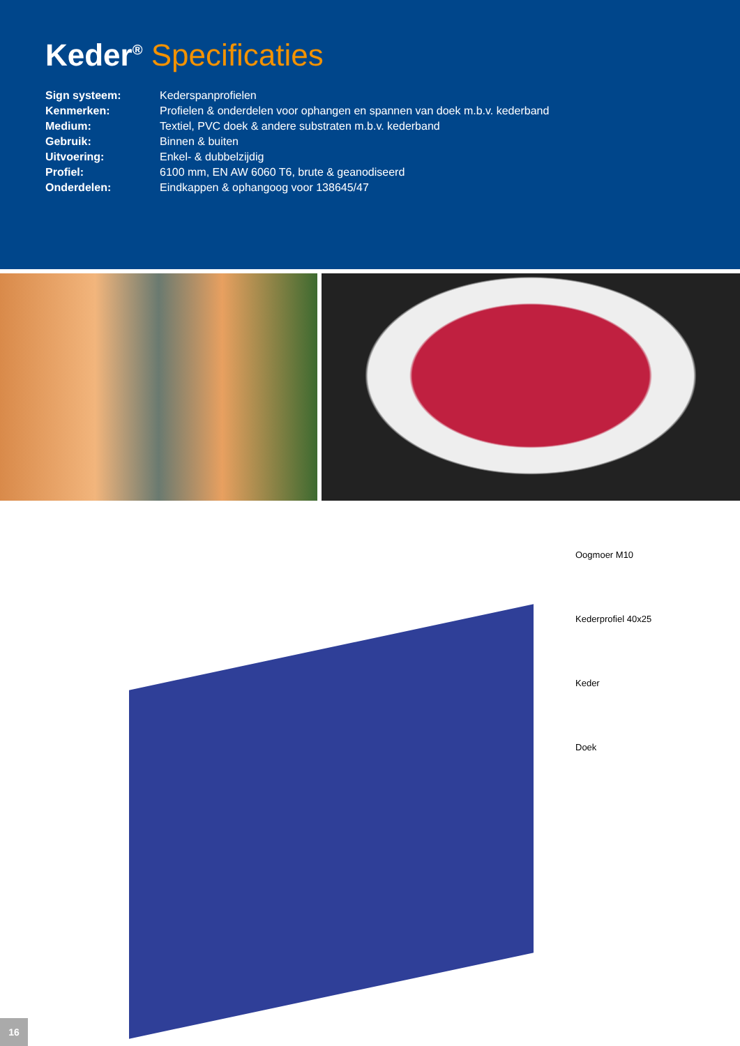Keder<sup>®</sup> Specificaties
| Sign systeem: | Kederspanprofielen |
| Kenmerken: | Profielen & onderdelen voor ophangen en spannen van doek m.b.v. kederband |
| Medium: | Textiel, PVC doek & andere substraten m.b.v. kederband |
| Gebruik: | Binnen & buiten |
| Uitvoering: | Enkel- & dubbelzijdig |
| Profiel: | 6100 mm, EN AW 6060 T6, brute & geanodiseerd |
| Onderdelen: | Eindkappen & ophangoog voor 138645/47 |
Oogmoer M10
Kederprofiel 40x25
Keder
Doek
16